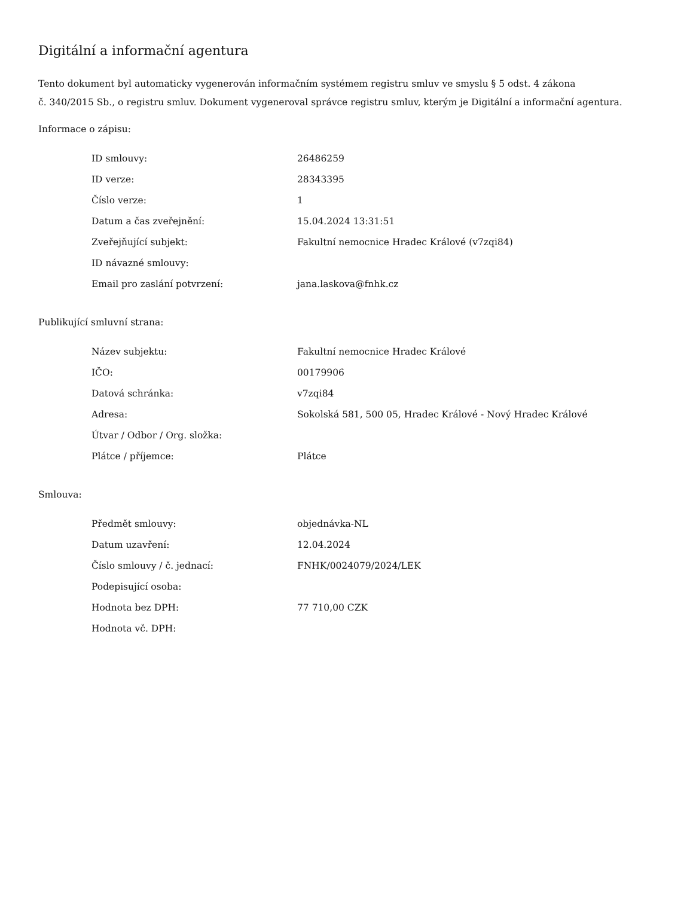Digitální a informační agentura
Tento dokument byl automaticky vygenerován informačním systémem registru smluv ve smyslu § 5 odst. 4 zákona
č. 340/2015 Sb., o registru smluv. Dokument vygeneroval správce registru smluv, kterým je Digitální a informační agentura.
Informace o zápisu:
| ID smlouvy: | 26486259 |
| ID verze: | 28343395 |
| Číslo verze: | 1 |
| Datum a čas zveřejnění: | 15.04.2024 13:31:51 |
| Zveřejňující subjekt: | Fakultní nemocnice Hradec Králové (v7zqi84) |
| ID návazné smlouvy: | |
| Email pro zaslání potvrzení: | jana.laskova@fnhk.cz |
Publikující smluvní strana:
| Název subjektu: | Fakultní nemocnice Hradec Králové |
| IČO: | 00179906 |
| Datová schránka: | v7zqi84 |
| Adresa: | Sokolská 581, 500 05, Hradec Králové - Nový Hradec Králové |
| Útvar / Odbor / Org. složka: | |
| Plátce / příjemce: | Plátce |
Smlouva:
| Předmět smlouvy: | objednávka-NL |
| Datum uzavření: | 12.04.2024 |
| Číslo smlouvy / č. jednací: | FNHK/0024079/2024/LEK |
| Podepisující osoba: | |
| Hodnota bez DPH: | 77 710,00 CZK |
| Hodnota vč. DPH: | |